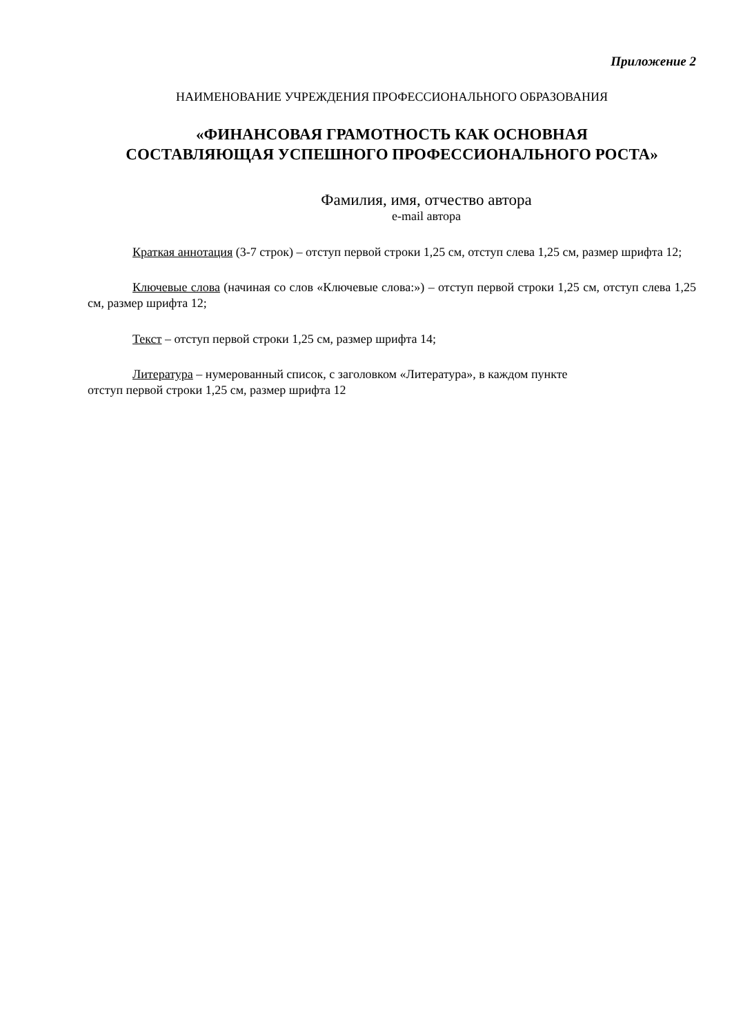Приложение 2
НАИМЕНОВАНИЕ УЧРЕЖДЕНИЯ ПРОФЕССИОНАЛЬНОГО ОБРАЗОВАНИЯ
«ФИНАНСОВАЯ ГРАМОТНОСТЬ КАК ОСНОВНАЯ
СОСТАВЛЯЮЩАЯ УСПЕШНОГО ПРОФЕССИОНАЛЬНОГО РОСТА»
Фамилия, имя, отчество автора
e-mail автора
Краткая аннотация (3-7 строк) – отступ первой строки 1,25 см, отступ слева 1,25 см, размер шрифта 12;
Ключевые слова (начиная со слов «Ключевые слова:») – отступ первой строки 1,25 см, отступ слева 1,25 см, размер шрифта 12;
Текст – отступ первой строки 1,25 см, размер шрифта 14;
Литература – нумерованный список, с заголовком «Литература», в каждом пункте
отступ первой строки 1,25 см, размер шрифта 12